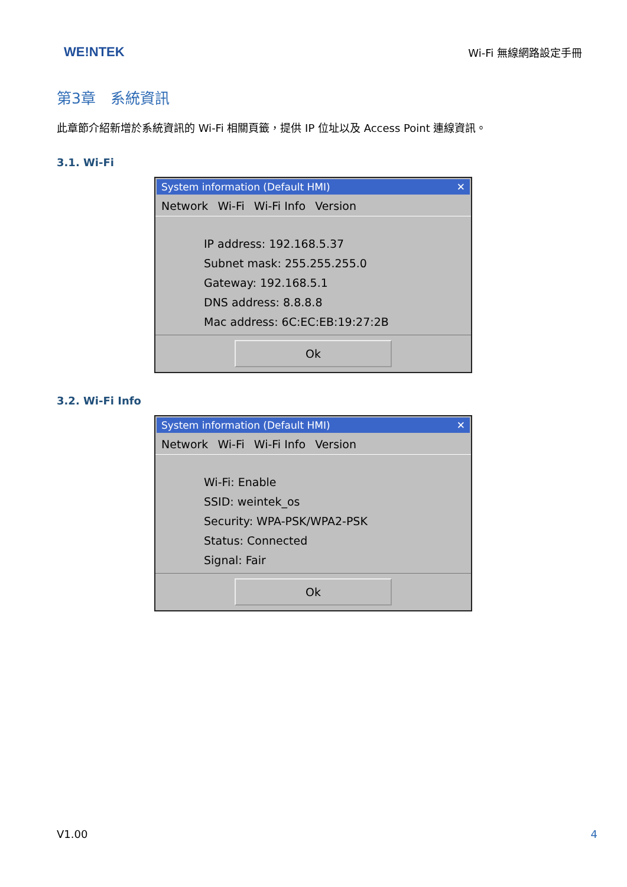WE!NTEK
Wi-Fi 無線網路設定手冊
第3章　系統資訊
此章節介紹新增於系統資訊的 Wi-Fi 相關頁籤，提供 IP 位址以及 Access Point 連線資訊。
3.1. Wi-Fi
System information (Default HMI) ✕
Network Wi-Fi Wi-Fi Info Version
IP address: 192.168.5.37
Subnet mask: 255.255.255.0
Gateway: 192.168.5.1
DNS address: 8.8.8.8
Mac address: 6C:EC:EB:19:27:2B
Ok
3.2. Wi-Fi Info
System information (Default HMI) ✕
Network Wi-Fi Wi-Fi Info Version
Wi-Fi: Enable
SSID: weintek_os
Security: WPA-PSK/WPA2-PSK
Status: Connected
Signal: Fair
Ok
V1.00 4